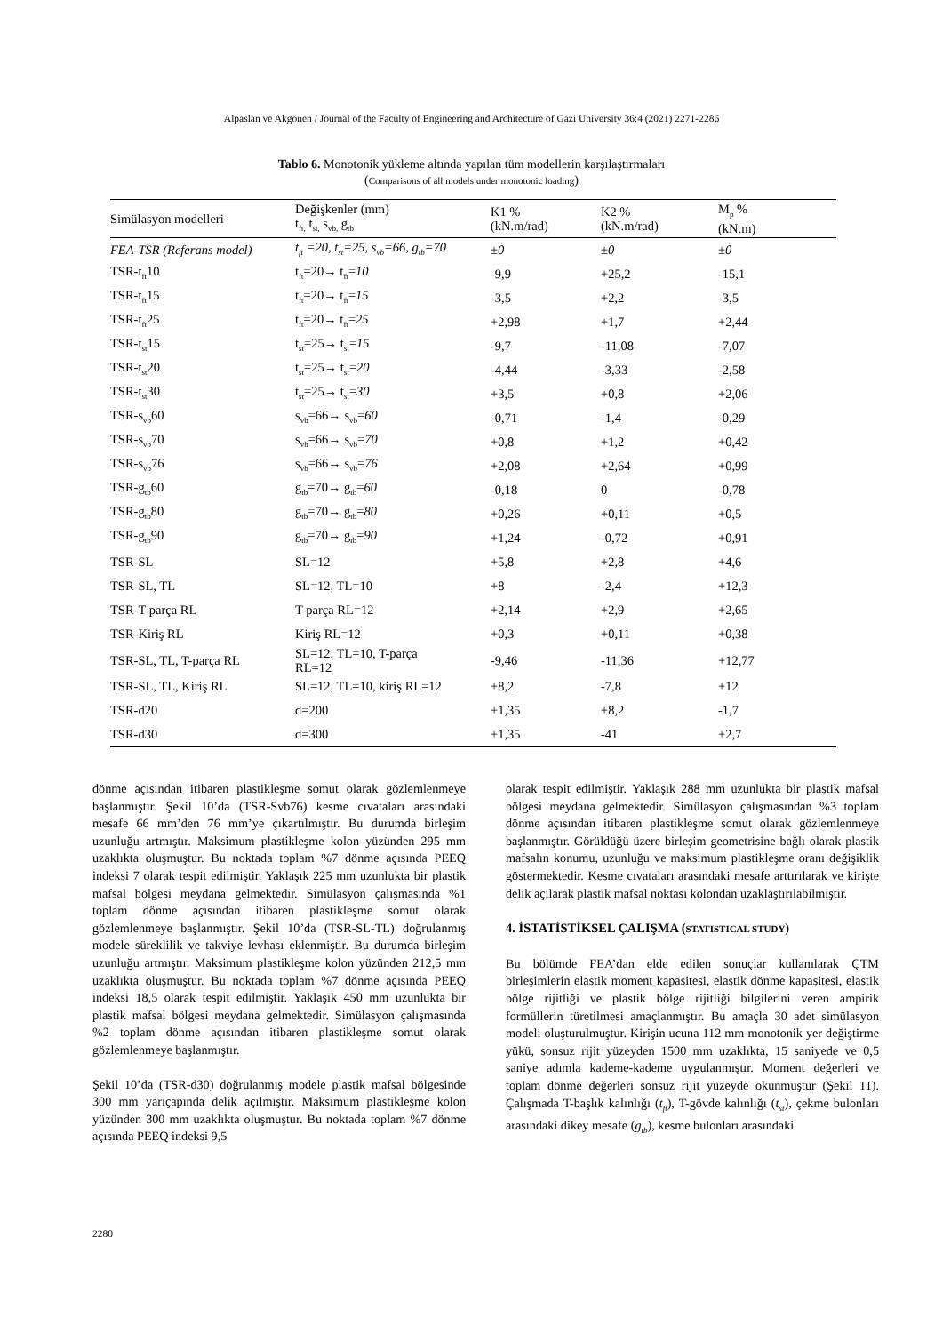Alpaslan ve Akgönen / Journal of the Faculty of Engineering and Architecture of Gazi University 36:4 (2021) 2271-2286
Tablo 6. Monotonik yükleme altında yapılan tüm modellerin karşılaştırmaları
(Comparisons of all models under monotonic loading)
| Simülasyon modelleri | Değişkenler (mm) t<sub>ft,</sub> t<sub>st,</sub> s<sub>vb,</sub> g<sub>tb</sub> | K1 % (kN.m/rad) | K2 % (kN.m/rad) | M<sub>p</sub> % (kN.m) |
| --- | --- | --- | --- | --- |
| FEA-TSR (Referans model) | t<sub>ft</sub> =20, t<sub>st</sub>=25, s<sub>vb</sub>=66, g<sub>tb</sub>=70 | ±0 | ±0 | ±0 |
| TSR-t<sub>ft</sub>10 | t<sub>ft</sub>=20→ t<sub>ft</sub>= 10 | -9,9 | +25,2 | -15,1 |
| TSR-t<sub>ft</sub>15 | t<sub>ft</sub>=20→ t<sub>ft</sub>= 15 | -3,5 | +2,2 | -3,5 |
| TSR-t<sub>ft</sub>25 | t<sub>ft</sub>=20→ t<sub>ft</sub>= 25 | +2,98 | +1,7 | +2,44 |
| TSR-t<sub>st</sub>15 | t<sub>st</sub>=25→ t<sub>st</sub>= 15 | -9,7 | -11,08 | -7,07 |
| TSR-t<sub>st</sub>20 | t<sub>st</sub>=25→ t<sub>st</sub>= 20 | -4,44 | -3,33 | -2,58 |
| TSR-t<sub>st</sub>30 | t<sub>st</sub>=25→ t<sub>st</sub>= 30 | +3,5 | +0,8 | +2,06 |
| TSR-s<sub>vb</sub>60 | s<sub>vb</sub>=66→ s<sub>vb</sub>= 60 | -0,71 | -1,4 | -0,29 |
| TSR-s<sub>vb</sub>70 | s<sub>vb</sub>=66→ s<sub>vb</sub>= 70 | +0,8 | +1,2 | +0,42 |
| TSR-s<sub>vb</sub>76 | s<sub>vb</sub>=66→ s<sub>vb</sub>= 76 | +2,08 | +2,64 | +0,99 |
| TSR-g<sub>tb</sub>60 | g<sub>tb</sub>=70→ g<sub>tb</sub>= 60 | -0,18 | 0 | -0,78 |
| TSR-g<sub>tb</sub>80 | g<sub>tb</sub>=70→ g<sub>tb</sub>= 80 | +0,26 | +0,11 | +0,5 |
| TSR-g<sub>tb</sub>90 | g<sub>tb</sub>=70→ g<sub>tb</sub>= 90 | +1,24 | -0,72 | +0,91 |
| TSR-SL | SL=12 | +5,8 | +2,8 | +4,6 |
| TSR-SL, TL | SL=12, TL=10 | +8 | -2,4 | +12,3 |
| TSR-T-parça RL | T-parça RL=12 | +2,14 | +2,9 | +2,65 |
| TSR-Kiriş RL | Kiriş RL=12 | +0,3 | +0,11 | +0,38 |
| TSR-SL, TL, T-parça RL | SL=12, TL=10, T-parça RL=12 | -9,46 | -11,36 | +12,77 |
| TSR-SL, TL, Kiriş RL | SL=12, TL=10, kiriş RL=12 | +8,2 | -7,8 | +12 |
| TSR-d20 | d=200 | +1,35 | +8,2 | -1,7 |
| TSR-d30 | d=300 | +1,35 | -41 | +2,7 |
dönme açısından itibaren plastikleşme somut olarak gözlemlenmeye başlanmıştır. Şekil 10’da (TSR-Svb76) kesme cıvataları arasındaki mesafe 66 mm’den 76 mm’ye çıkartılmıştır. Bu durumda birleşim uzunluğu artmıştır. Maksimum plastikleşme kolon yüzünden 295 mm uzaklıkta oluşmuştur. Bu noktada toplam %7 dönme açısında PEEQ indeksi 7 olarak tespit edilmiştir. Yaklaşık 225 mm uzunlukta bir plastik mafsal bölgesi meydana gelmektedir. Simülasyon çalışmasında %1 toplam dönme açısından itibaren plastikleşme somut olarak gözlemlenmeye başlanmıştır. Şekil 10’da (TSR-SL-TL) doğrulanmış modele süreklilik ve takviye levhası eklenmiştir. Bu durumda birleşim uzunluğu artmıştır. Maksimum plastikleşme kolon yüzünden 212,5 mm uzaklıkta oluşmuştur. Bu noktada toplam %7 dönme açısında PEEQ indeksi 18,5 olarak tespit edilmiştir. Yaklaşık 450 mm uzunlukta bir plastik mafsal bölgesi meydana gelmektedir. Simülasyon çalışmasında %2 toplam dönme açısından itibaren plastikleşme somut olarak gözlemlenmeye başlanmıştır.
Şekil 10’da (TSR-d30) doğrulanmış modele plastik mafsal bölgesinde 300 mm yarıçapında delik açılmıştır. Maksimum plastikleşme kolon yüzünden 300 mm uzaklıkta oluşmuştur. Bu noktada toplam %7 dönme açısında PEEQ indeksi 9,5
olarak tespit edilmiştir. Yaklaşık 288 mm uzunlukta bir plastik mafsal bölgesi meydana gelmektedir. Simülasyon çalışmasından %3 toplam dönme açısından itibaren plastikleşme somut olarak gözlemlenmeye başlanmıştır. Görüldüğü üzere birleşim geometrisine bağlı olarak plastik mafsalın konumu, uzunluğu ve maksimum plastikleşme oranı değişiklik göstermektedir. Kesme cıvataları arasındaki mesafe arttırılarak ve kirişte delik açılarak plastik mafsal noktası kolondan uzaklaştırılabilmiştir.
4. İSTATİSTİKSEL ÇALIŞMA (STATISTICAL STUDY)
Bu bölümde FEA’dan elde edilen sonuçlar kullanılarak ÇTM birleşimlerin elastik moment kapasitesi, elastik dönme kapasitesi, elastik bölge rijitliği ve plastik bölge rijitliği bilgilerini veren ampirik formüllerin türetilmesi amaçlanmıştır. Bu amaçla 30 adet simülasyon modeli oluşturulmuştur. Kirişin ucuna 112 mm monotonik yer değiştirme yükü, sonsuz rijit yüzeyden 1500 mm uzaklıkta, 15 saniyede ve 0,5 saniye adımla kademe-kademe uygulanmıştır. Moment değerleri ve toplam dönme değerleri sonsuz rijit yüzeyde okunmuştur (Şekil 11). Çalışmada T-başlık kalınlığı (t<sub>ft</sub>), T-gövde kalınlığı (t<sub>st</sub>), çekme bulonları arasındaki dikey mesafe (g<sub>tb</sub>), kesme bulonları arasındaki
2280